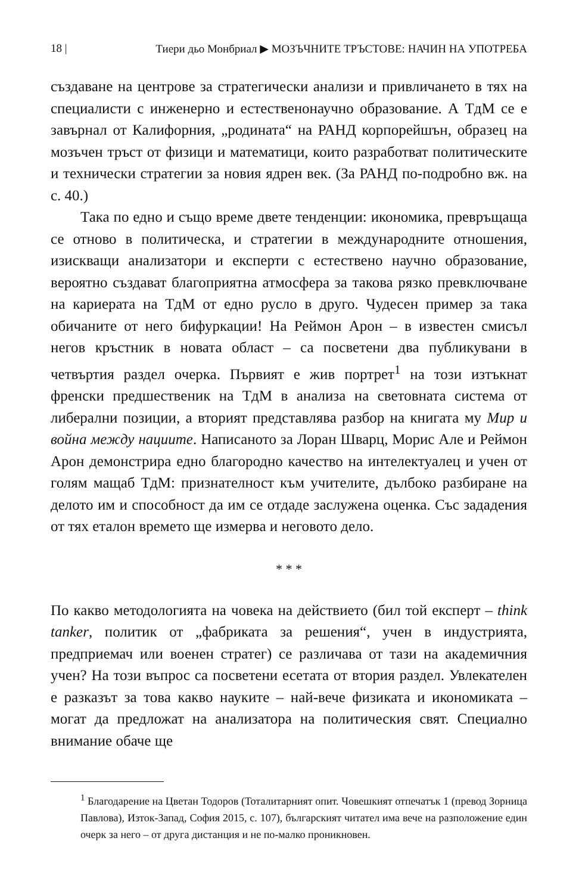18 | Тиери дьо Монбриал ▶ МОЗЪЧНИТЕ ТРЪСТОВЕ: НАЧИН НА УПОТРЕБА
създаване на центрове за стратегически анализи и привличането в тях на специалисти с инженерно и естественонаучно образование. А ТдМ се е завърнал от Калифорния, „родината“ на РАНД корпорейшън, образец на мозъчен тръст от физици и математици, които разработват политическите и технически стратегии за новия ядрен век. (За РАНД по-подробно вж. на с. 40.)
Така по едно и също време двете тенденции: икономика, превръщаща се отново в политическа, и стратегии в международните отношения, изискващи анализатори и експерти с естествено научно образование, вероятно създават благоприятна атмосфера за такова рязко превключване на кариерата на ТдМ от едно русло в друго. Чудесен пример за така обичаните от него бифуркации! На Реймон Арон – в известен смисъл негов кръстник в новата област – са посветени два публикувани в четвъртия раздел очерка. Първият е жив портрет<sup>1</sup> на този изтъкнат френски предшественик на ТдМ в анализа на световната система от либерални позиции, а вторият представлява разбор на книгата му Мир и война между нациите. Написаното за Лоран Шварц, Морис Але и Реймон Арон демонстрира едно благородно качество на интелектуалец и учен от голям мащаб ТдМ: признателност към учителите, дълбоко разбиране на делото им и способност да им се отдаде заслужена оценка. Със зададения от тях еталон времето ще измерва и неговото дело.
* * *
По какво методологията на човека на действието (бил той експерт – think tanker, политик от „фабриката за решения“, учен в индустрията, предприемач или военен стратег) се различава от тази на академичния учен? На този въпрос са посветени есетата от втория раздел. Увлекателен е разказът за това какво науките – най-вече физиката и икономиката – могат да предложат на анализатора на политическия свят. Специално внимание обаче ще
<sup>1</sup> Благодарение на Цветан Тодоров (Тоталитарният опит. Човешкият отпечатък 1 (превод Зорница Павлова), Изток-Запад, София 2015, с. 107), българският читател има вече на разположение един очерк за него – от друга дистанция и не по-малко проникновен.